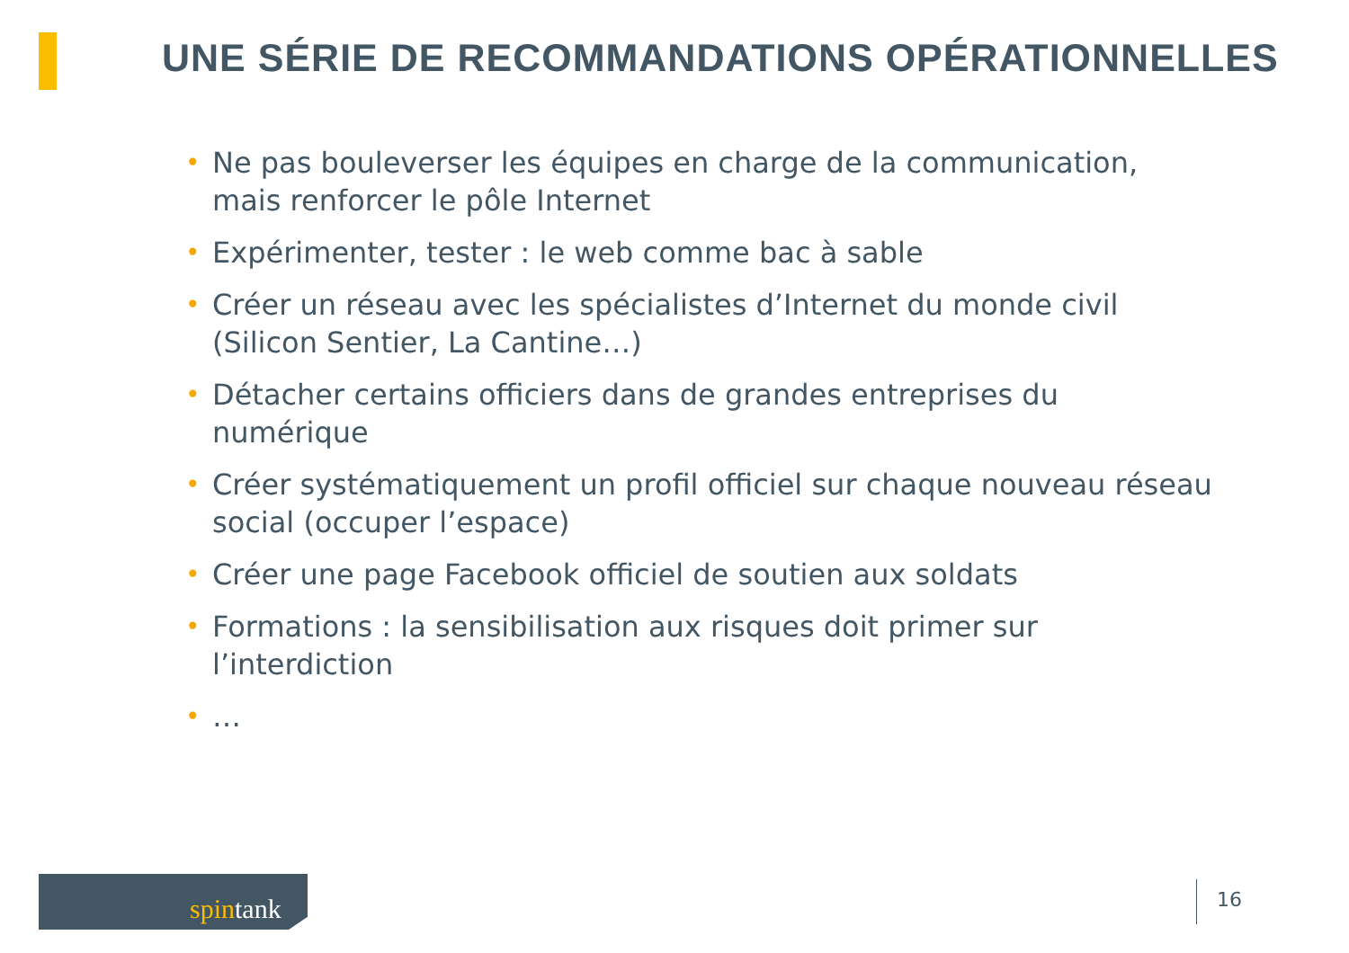UNE SÉRIE DE RECOMMANDATIONS OPÉRATIONNELLES
• Ne pas bouleverser les équipes en charge de la communication, mais renforcer le pôle Internet
• Expérimenter, tester : le web comme bac à sable
• Créer un réseau avec les spécialistes d’Internet du monde civil (Silicon Sentier, La Cantine…)
• Détacher certains officiers dans de grandes entreprises du numérique
• Créer systématiquement un profil officiel sur chaque nouveau réseau social (occuper l’espace)
• Créer une page Facebook officiel de soutien aux soldats
• Formations : la sensibilisation aux risques doit primer sur l’interdiction
• …
spintank
16